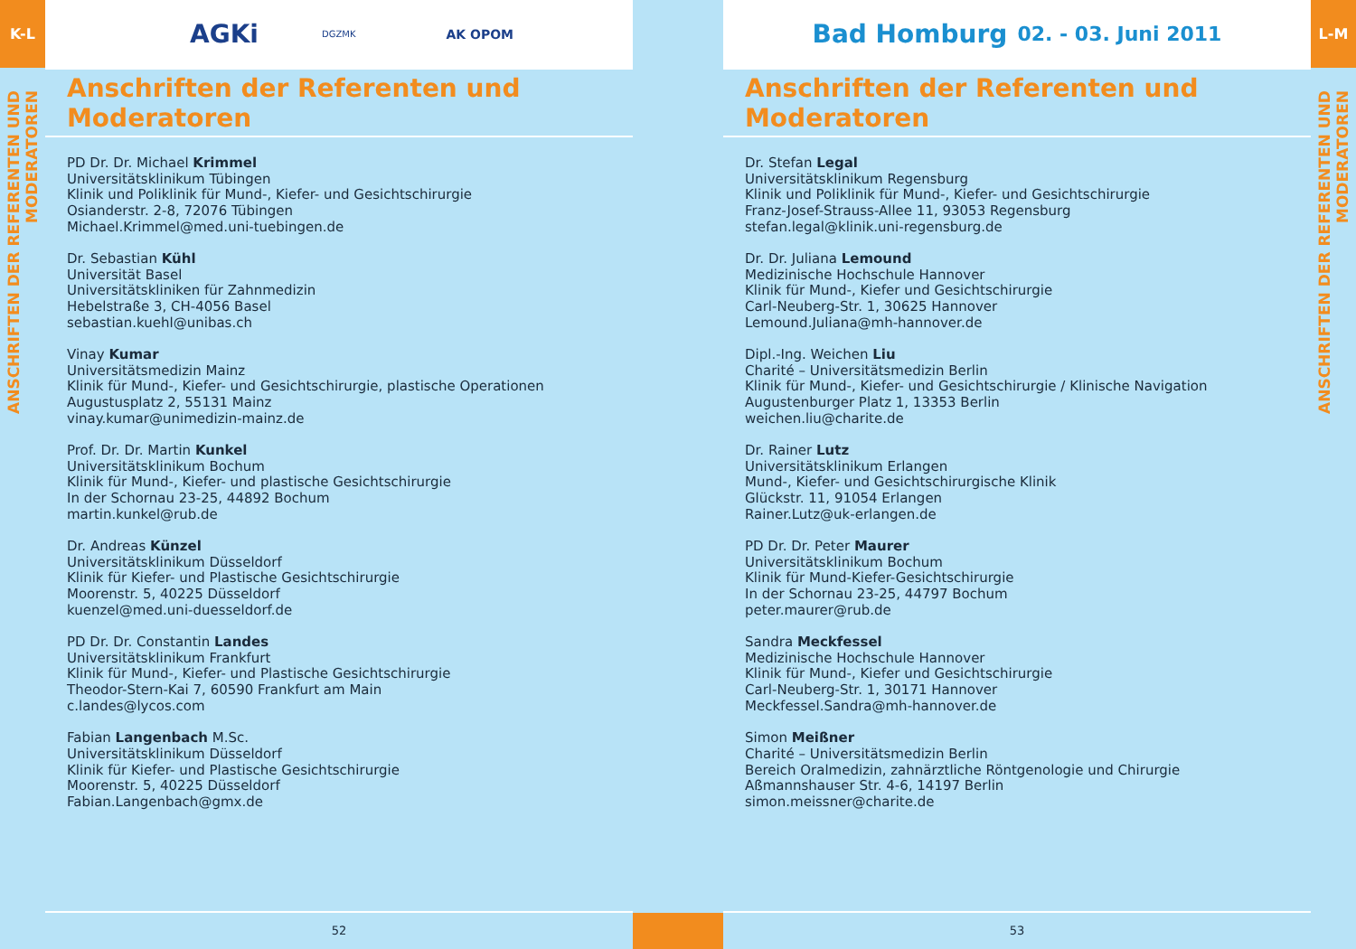K-L
ANSCHRIFTEN DER REFERENTEN UND MODERATOREN
AGKi DGZMK AK OPOM
Anschriften der Referenten und Moderatoren
PD Dr. Dr. Michael Krimmel
Universitätsklinikum Tübingen
Klinik und Poliklinik für Mund-, Kiefer- und Gesichtschirurgie
Osianderstr. 2-8, 72076 Tübingen
Michael.Krimmel@med.uni-tuebingen.de
Dr. Sebastian Kühl
Universität Basel
Universitätskliniken für Zahnmedizin
Hebelstraße 3, CH-4056 Basel
sebastian.kuehl@unibas.ch
Vinay Kumar
Universitätsmedizin Mainz
Klinik für Mund-, Kiefer- und Gesichtschirurgie, plastische Operationen
Augustusplatz 2, 55131 Mainz
vinay.kumar@unimedizin-mainz.de
Prof. Dr. Dr. Martin Kunkel
Universitätsklinikum Bochum
Klinik für Mund-, Kiefer- und plastische Gesichtschirurgie
In der Schornau 23-25, 44892 Bochum
martin.kunkel@rub.de
Dr. Andreas Künzel
Universitätsklinikum Düsseldorf
Klinik für Kiefer- und Plastische Gesichtschirurgie
Moorenstr. 5, 40225 Düsseldorf
kuenzel@med.uni-duesseldorf.de
PD Dr. Dr. Constantin Landes
Universitätsklinikum Frankfurt
Klinik für Mund-, Kiefer- und Plastische Gesichtschirurgie
Theodor-Stern-Kai 7, 60590 Frankfurt am Main
c.landes@lycos.com
Fabian Langenbach M.Sc.
Universitätsklinikum Düsseldorf
Klinik für Kiefer- und Plastische Gesichtschirurgie
Moorenstr. 5, 40225 Düsseldorf
Fabian.Langenbach@gmx.de
52
Bad Homburg 02. - 03. Juni 2011
Anschriften der Referenten und Moderatoren
Dr. Stefan Legal
Universitätsklinikum Regensburg
Klinik und Poliklinik für Mund-, Kiefer- und Gesichtschirurgie
Franz-Josef-Strauss-Allee 11, 93053 Regensburg
stefan.legal@klinik.uni-regensburg.de
Dr. Dr. Juliana Lemound
Medizinische Hochschule Hannover
Klinik für Mund-, Kiefer und Gesichtschirurgie
Carl-Neuberg-Str. 1, 30625 Hannover
Lemound.Juliana@mh-hannover.de
Dipl.-Ing. Weichen Liu
Charité – Universitätsmedizin Berlin
Klinik für Mund-, Kiefer- und Gesichtschirurgie / Klinische Navigation
Augustenburger Platz 1, 13353 Berlin
weichen.liu@charite.de
Dr. Rainer Lutz
Universitätsklinikum Erlangen
Mund-, Kiefer- und Gesichtschirurgische Klinik
Glückstr. 11, 91054 Erlangen
Rainer.Lutz@uk-erlangen.de
PD Dr. Dr. Peter Maurer
Universitätsklinikum Bochum
Klinik für Mund-Kiefer-Gesichtschirurgie
In der Schornau 23-25, 44797 Bochum
peter.maurer@rub.de
Sandra Meckfessel
Medizinische Hochschule Hannover
Klinik für Mund-, Kiefer und Gesichtschirurgie
Carl-Neuberg-Str. 1, 30171 Hannover
Meckfessel.Sandra@mh-hannover.de
Simon Meißner
Charité – Universitätsmedizin Berlin
Bereich Oralmedizin, zahnärztliche Röntgenologie und Chirurgie
Aßmannshauser Str. 4-6, 14197 Berlin
simon.meissner@charite.de
53
L-M
ANSCHRIFTEN DER REFERENTEN UND MODERATOREN